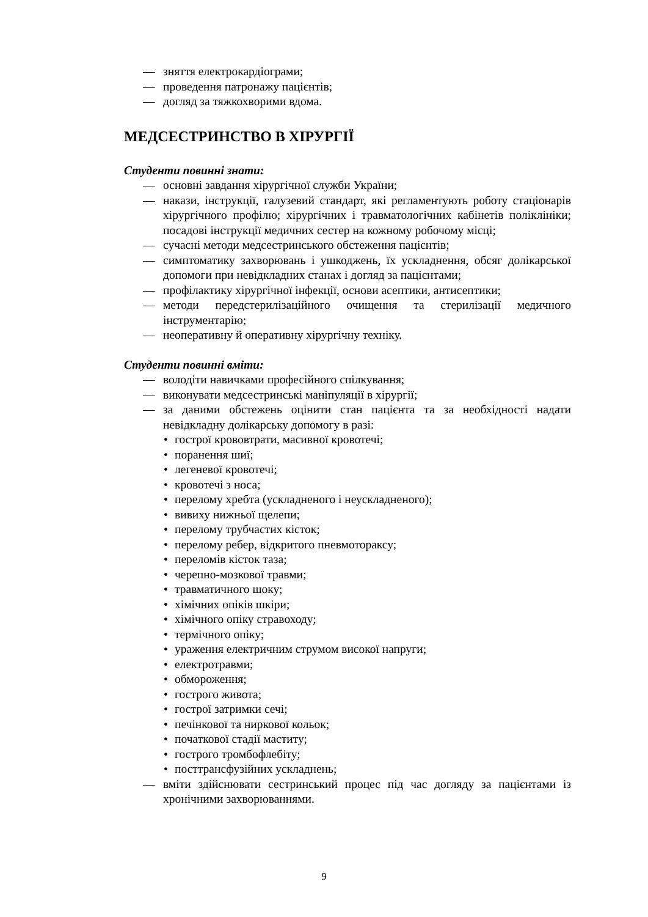— зняття електрокардіограми;
— проведення патронажу пацієнтів;
— догляд за тяжкохворими вдома.
МЕДСЕСТРИНСТВО В ХІРУРГІЇ
Студенти повинні знати:
— основні завдання хірургічної служби України;
— накази, інструкції, галузевий стандарт, які регламентують роботу стаціонарів хірургічного профілю; хірургічних і травматологічних кабінетів поліклініки; посадові інструкції медичних сестер на кожному робочому місці;
— сучасні методи медсестринського обстеження пацієнтів;
— симптоматику захворювань і ушкоджень, їх ускладнення, обсяг долікарської допомоги при невідкладних станах і догляд за пацієнтами;
— профілактику хірургічної інфекції, основи асептики, антисептики;
— методи передстерилізаційного очищення та стерилізації медичного інструментарію;
— неоперативну й оперативну хірургічну техніку.
Студенти повинні вміти:
— володіти навичками професійного спілкування;
— виконувати медсестринські маніпуляції в хірургії;
— за даними обстежень оцінити стан пацієнта та за необхідності надати невідкладну долікарську допомогу в разі:
• гострої крововтрати, масивної кровотечі;
• поранення шиї;
• легеневої кровотечі;
• кровотечі з носа;
• перелому хребта (ускладненого і неускладненого);
• вивиху нижньої щелепи;
• перелому трубчастих кісток;
• перелому ребер, відкритого пневмотораксу;
• переломів кісток таза;
• черепно-мозкової травми;
• травматичного шоку;
• хімічних опіків шкіри;
• хімічного опіку стравоходу;
• термічного опіку;
• ураження електричним струмом високої напруги;
• електротравми;
• обмороження;
• гострого живота;
• гострої затримки сечі;
• печінкової та ниркової кольок;
• початкової стадії маститу;
• гострого тромбофлебіту;
• посттрансфузійних ускладнень;
— вміти здійснювати сестринський процес під час догляду за пацієнтами із хронічними захворюваннями.
9